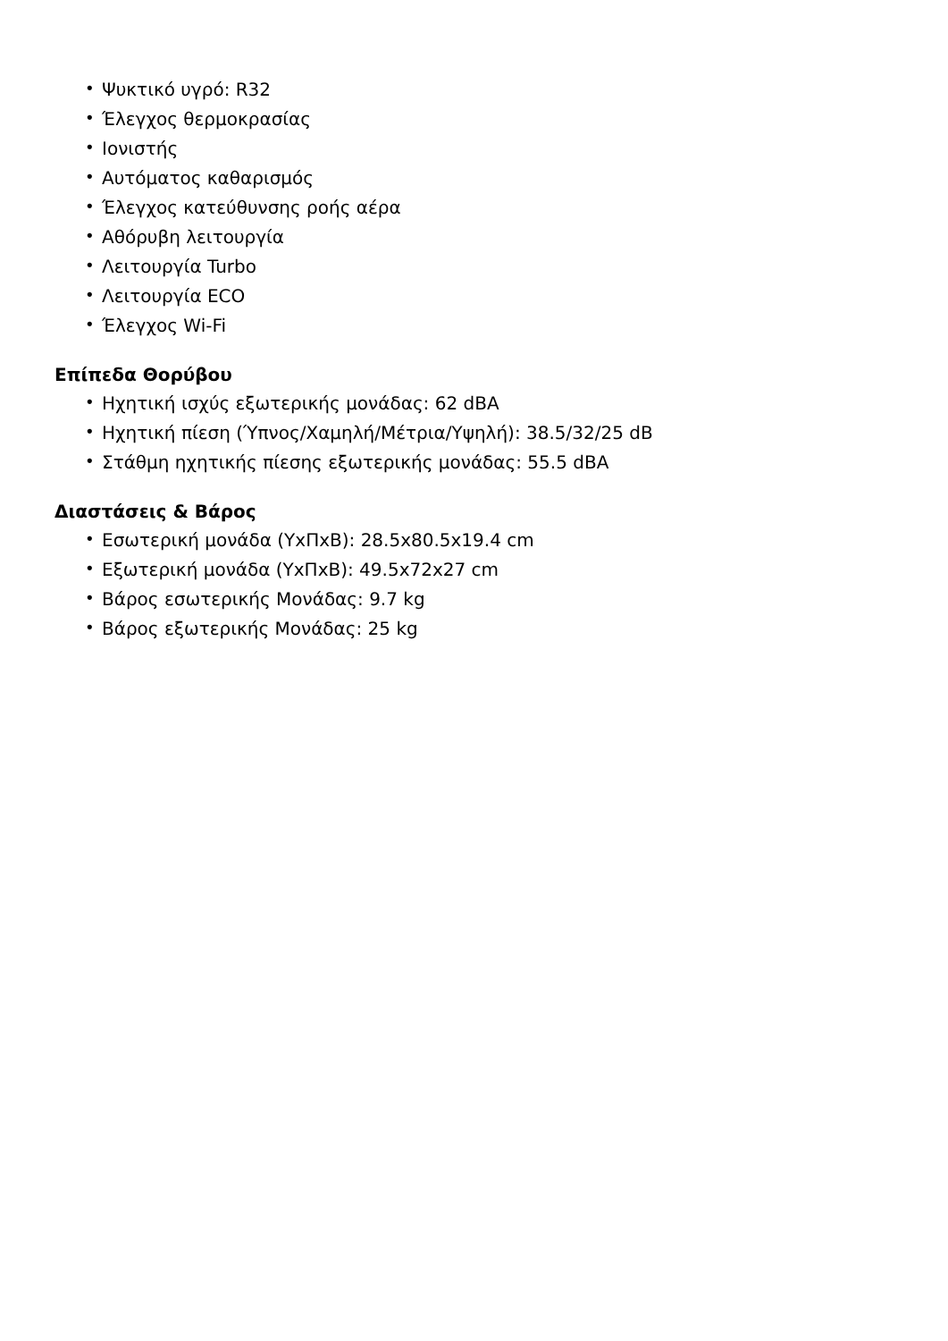• Ψυκτικό υγρό: R32
• Έλεγχος θερμοκρασίας
• Ιονιστής
• Αυτόματος καθαρισμός
• Έλεγχος κατεύθυνσης ροής αέρα
• Αθόρυβη λειτουργία
• Λειτουργία Turbo
• Λειτουργία ECO
• Έλεγχος Wi-Fi
Επίπεδα Θορύβου
• Ηχητική ισχύς εξωτερικής μονάδας: 62 dBA
• Ηχητική πίεση (Ύπνος/Χαμηλή/Μέτρια/Υψηλή): 38.5/32/25 dB
• Στάθμη ηχητικής πίεσης εξωτερικής μονάδας: 55.5 dBA
Διαστάσεις & Βάρος
• Εσωτερική μονάδα (ΥxΠxΒ): 28.5x80.5x19.4 cm
• Εξωτερική μονάδα (ΥxΠxΒ): 49.5x72x27 cm
• Βάρος εσωτερικής Μονάδας: 9.7 kg
• Βάρος εξωτερικής Μονάδας: 25 kg